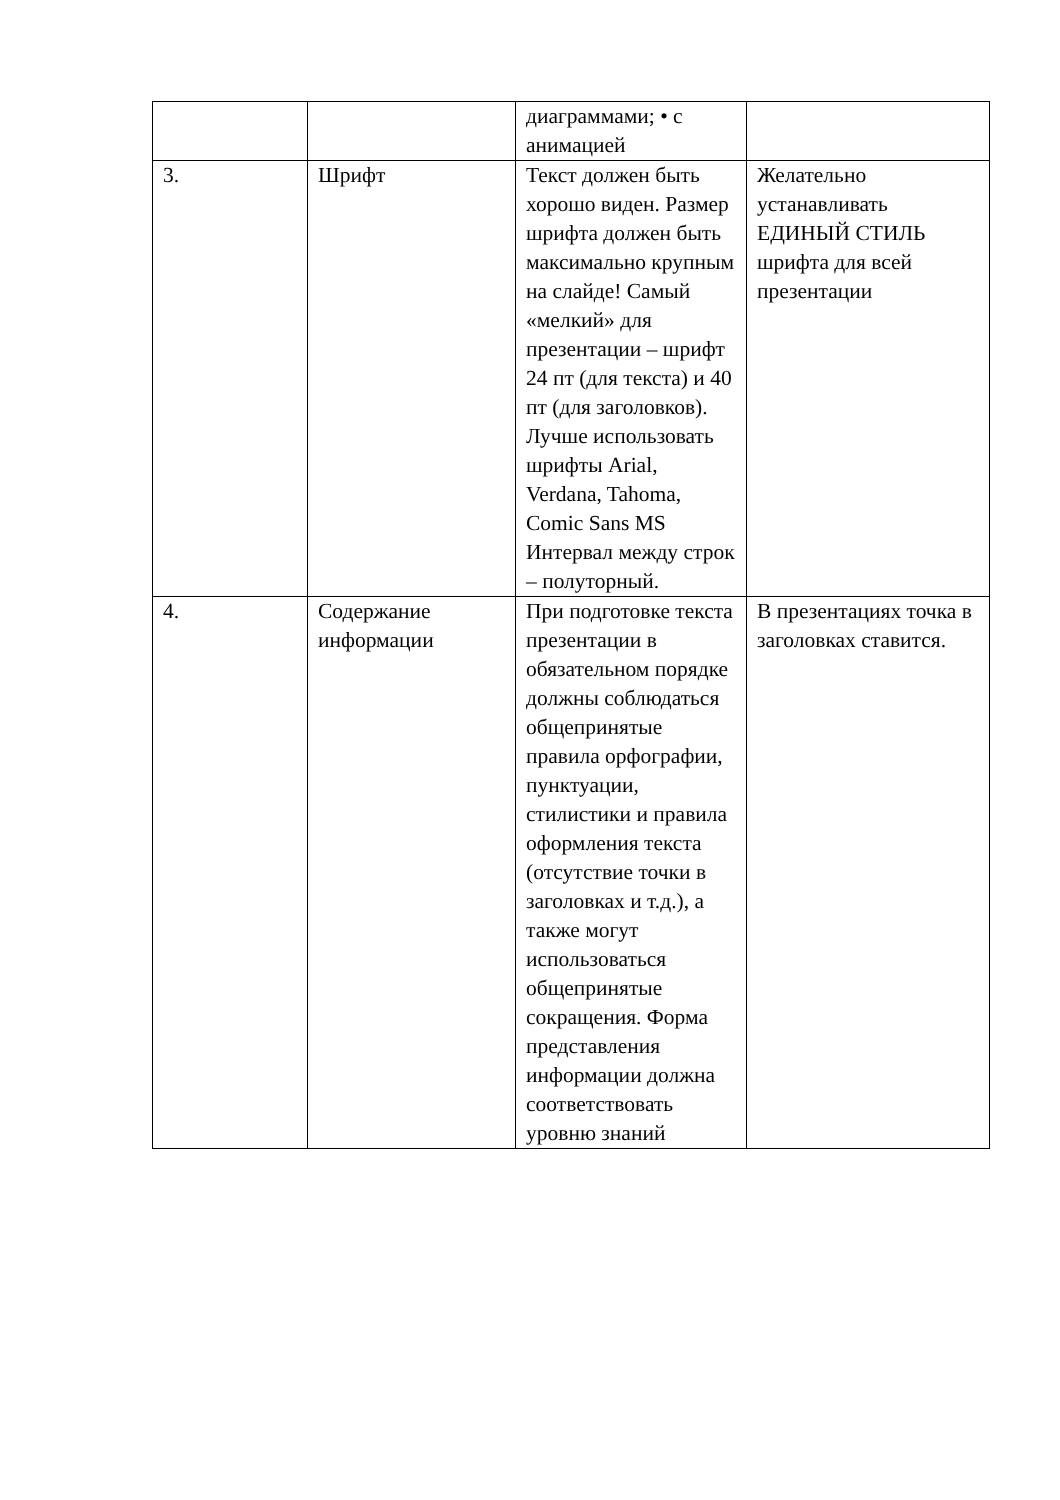| | | диаграммами; • с анимацией | |
| 3. | Шрифт | Текст должен быть хорошо виден. Размер шрифта должен быть максимально крупным на слайде! Самый «мелкий» для презентации – шрифт 24 пт (для текста) и 40 пт (для заголовков). Лучше использовать шрифты Arial, Verdana, Tahoma, Comic Sans MS Интервал между строк – полуторный. | Желательно устанавливать ЕДИНЫЙ СТИЛЬ шрифта для всей презентации |
| 4. | Содержание информации | При подготовке текста презентации в обязательном порядке должны соблюдаться общепринятые правила орфографии, пунктуации, стилистики и правила оформления текста (отсутствие точки в заголовках и т.д.), а также могут использоваться общепринятые сокращения. Форма представления информации должна соответствовать уровню знаний | В презентациях точка в заголовках ставится. |